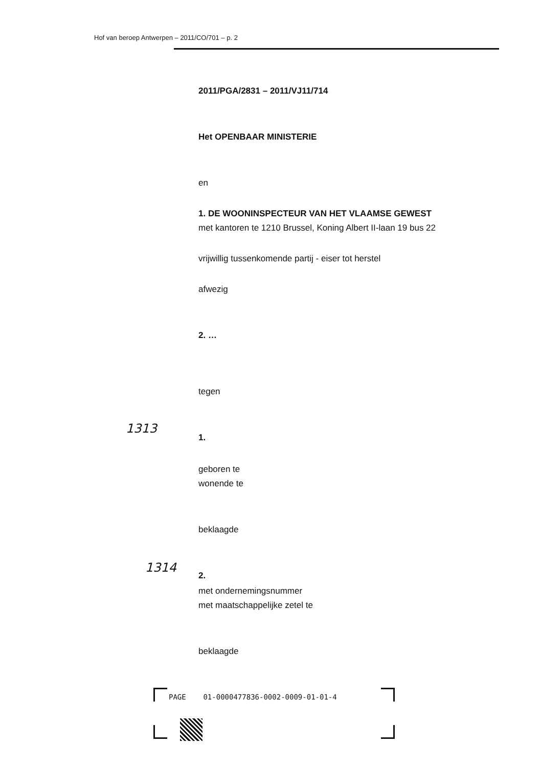Hof van beroep Antwerpen – 2011/CO/701 – p. 2
2011/PGA/2831 – 2011/VJ11/714
Het OPENBAAR MINISTERIE
en
1. DE WOONINSPECTEUR VAN HET VLAAMSE GEWEST
met kantoren te 1210 Brussel, Koning Albert II-laan 19 bus 22
vrijwillig tussenkomende partij - eiser tot herstel
afwezig
2. …
tegen
1.
geboren te
wonende te
beklaagde
2.
met ondernemingsnummer
met maatschappelijke zetel te
beklaagde
1313
1314
PAGE 01-0000477836-0002-0009-01-01-4